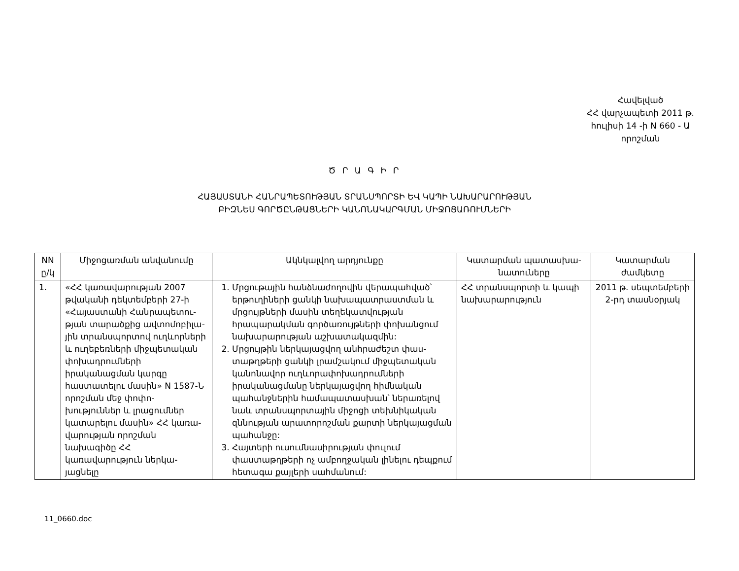Հավելված
ՀՀ վարչապետի 2011 թ.
հուլիսի 14 -ի N 660 - Ա
որոշման
Ծ Ր Ա Գ Ի Ր
ՀԱՅԱՍՏԱՆԻ ՀԱՆՐԱՊԵՏՈՒԹՅԱՆ ՏՐԱՆՍՊՈՐՏԻ ԵՎ ԿԱՊԻ ՆԱԽԱՐԱՐՈՒԹՅԱՆ
ԲԻԶՆԵՍ ԳՈՐԾԸՆԹԱՑՆԵՐԻ ԿԱՆՈՆԱԿԱՐԳՄԱՆ ՄԻՋՈՑԱՌՈՒՄՆԵՐԻ
| NN ը/կ | Միջոցառման անվանումը | Ակնկալվող արդյունքը | Կատարման պատասխա-նատուները | Կատարման ժամկետը |
| --- | --- | --- | --- | --- |
| 1. | «ՀՀ կառավարության 2007 թվականի դեկտեմբերի 27-ի «Հայաստանի Հանրապետու-թյան տարածքից ավտոմոբիլա-յին տրանսպորտով ուղևորների և ուղեբեռների միջպետական փոխադրումների իրականացման կարգը հաստատելու մասին» N 1587-Ն որոշման մեջ փոփո-խություններ և լրացումներ կատարելու մասին» ՀՀ կառա-վարության որոշման նախագիծը ՀՀ կառավարություն ներկա-յացնելը | 1. Մրցութային հանձնաժողովին վերապահված՝ երթուղիների ցանկի նախապատրաստման և մրցույթների մասին տեղեկատվության հրապարակման գործառույթների փոխանցում նախարարության աշխատակազմին: 2. Մրցույթին ներկայացվող անհրաժեշտ փաս-տաթղթերի ցանկի լրամշակում միջպետական կանոնավոր ուղևորափոխադրումների իրականացմանը ներկայացվող հիմնական պահանջներին համապատասխան՝ ներառելով նաև տրանսպորտային միջոցի տեխնիկական զննության արատորոշման քարտի ներկայացման պահանջը: 3. Հայտերի ուսումնասիրության փուլում փաստաթղթերի ոչ ամբողջական լինելու դեպքում հետագա քայլերի սահմանում: | ՀՀ տրանսպորտի և կապի նախարարություն | 2011 թ. սեպտեմբերի 2-րդ տասնօրյակ |
11_0660.doc